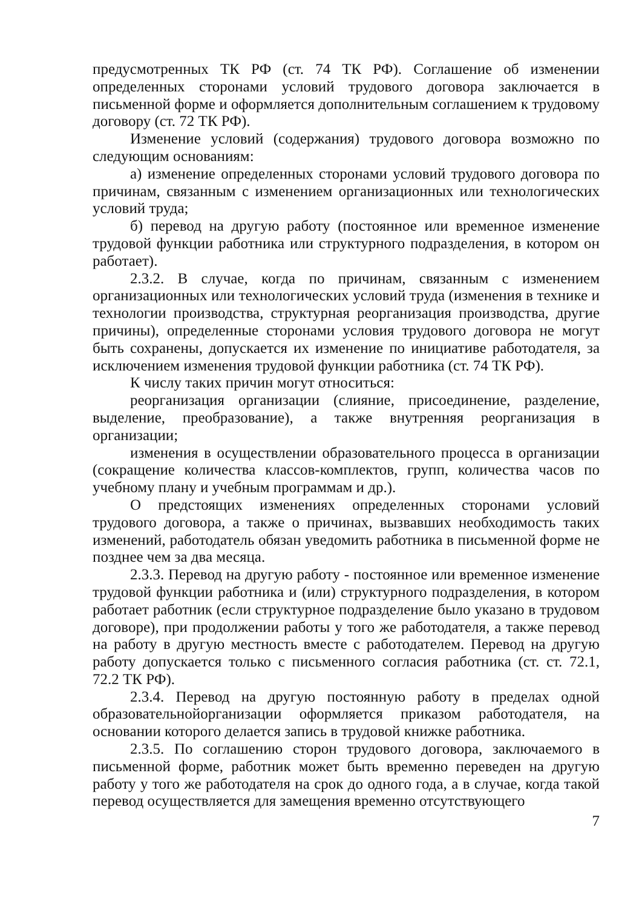предусмотренных ТК РФ (ст. 74 ТК РФ). Соглашение об изменении определенных сторонами условий трудового договора заключается в письменной форме и оформляется дополнительным соглашением к трудовому договору (ст. 72 ТК РФ).
Изменение условий (содержания) трудового договора возможно по следующим основаниям:
а) изменение определенных сторонами условий трудового договора по причинам, связанным с изменением организационных или технологических условий труда;
б) перевод на другую работу (постоянное или временное изменение трудовой функции работника или структурного подразделения, в котором он работает).
2.3.2. В случае, когда по причинам, связанным с изменением организационных или технологических условий труда (изменения в технике и технологии производства, структурная реорганизация производства, другие причины), определенные сторонами условия трудового договора не могут быть сохранены, допускается их изменение по инициативе работодателя, за исключением изменения трудовой функции работника (ст. 74 ТК РФ).
К числу таких причин могут относиться:
реорганизация организации (слияние, присоединение, разделение, выделение, преобразование), а также внутренняя реорганизация в организации;
изменения в осуществлении образовательного процесса в организации (сокращение количества классов-комплектов, групп, количества часов по учебному плану и учебным программам и др.).
О предстоящих изменениях определенных сторонами условий трудового договора, а также о причинах, вызвавших необходимость таких изменений, работодатель обязан уведомить работника в письменной форме не позднее чем за два месяца.
2.3.3. Перевод на другую работу - постоянное или временное изменение трудовой функции работника и (или) структурного подразделения, в котором работает работник (если структурное подразделение было указано в трудовом договоре), при продолжении работы у того же работодателя, а также перевод на работу в другую местность вместе с работодателем. Перевод на другую работу допускается только с письменного согласия работника (ст. ст. 72.1, 72.2 ТК РФ).
2.3.4. Перевод на другую постоянную работу в пределах одной образовательнойорганизации оформляется приказом работодателя, на основании которого делается запись в трудовой книжке работника.
2.3.5. По соглашению сторон трудового договора, заключаемого в письменной форме, работник может быть временно переведен на другую работу у того же работодателя на срок до одного года, а в случае, когда такой перевод осуществляется для замещения временно отсутствующего
7